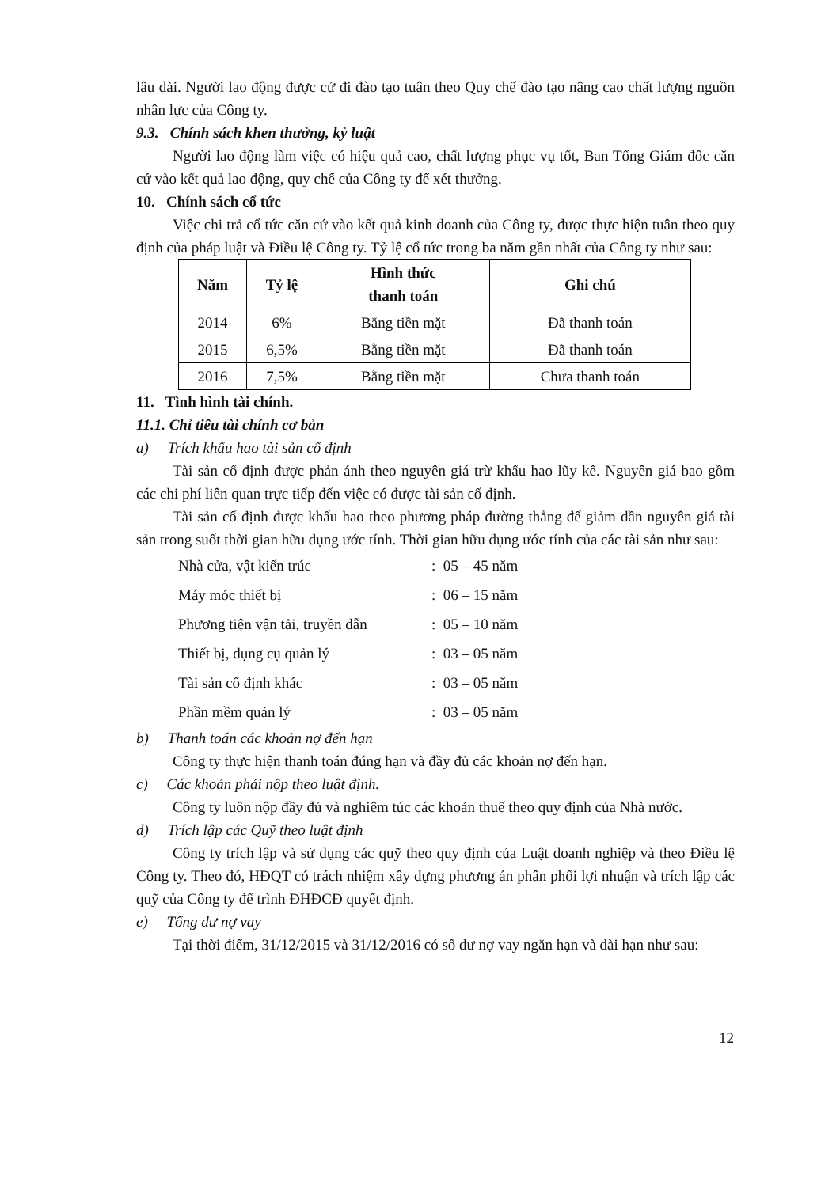lâu dài. Người lao động được cử đi đào tạo tuân theo Quy chế đào tạo nâng cao chất lượng nguồn nhân lực của Công ty.
9.3. Chính sách khen thưởng, kỷ luật
Người lao động làm việc có hiệu quả cao, chất lượng phục vụ tốt, Ban Tổng Giám đốc căn cứ vào kết quả lao động, quy chế của Công ty để xét thưởng.
10. Chính sách cổ tức
Việc chi trả cổ tức căn cứ vào kết quả kinh doanh của Công ty, được thực hiện tuân theo quy định của pháp luật và Điều lệ Công ty. Tỷ lệ cổ tức trong ba năm gần nhất của Công ty như sau:
| Năm | Tỷ lệ | Hình thức thanh toán | Ghi chú |
| --- | --- | --- | --- |
| 2014 | 6% | Bằng tiền mặt | Đã thanh toán |
| 2015 | 6,5% | Bằng tiền mặt | Đã thanh toán |
| 2016 | 7,5% | Bằng tiền mặt | Chưa thanh toán |
11. Tình hình tài chính.
11.1. Chỉ tiêu tài chính cơ bản
a) Trích khấu hao tài sản cố định
Tài sản cố định được phản ánh theo nguyên giá trừ khấu hao lũy kế. Nguyên giá bao gồm các chi phí liên quan trực tiếp đến việc có được tài sản cố định.
Tài sản cố định được khấu hao theo phương pháp đường thẳng để giảm dần nguyên giá tài sản trong suốt thời gian hữu dụng ước tính. Thời gian hữu dụng ước tính của các tài sản như sau:
Nhà cửa, vật kiến trúc: 05 – 45 năm
Máy móc thiết bị: 06 – 15 năm
Phương tiện vận tải, truyền dẫn: 05 – 10 năm
Thiết bị, dụng cụ quản lý: 03 – 05 năm
Tài sản cố định khác: 03 – 05 năm
Phần mềm quản lý: 03 – 05 năm
b) Thanh toán các khoản nợ đến hạn
Công ty thực hiện thanh toán đúng hạn và đầy đủ các khoản nợ đến hạn.
c) Các khoản phải nộp theo luật định.
Công ty luôn nộp đầy đủ và nghiêm túc các khoản thuế theo quy định của Nhà nước.
d) Trích lập các Quỹ theo luật định
Công ty trích lập và sử dụng các quỹ theo quy định của Luật doanh nghiệp và theo Điều lệ Công ty. Theo đó, HĐQT có trách nhiệm xây dựng phương án phân phối lợi nhuận và trích lập các quỹ của Công ty để trình ĐHĐCĐ quyết định.
e) Tổng dư nợ vay
Tại thời điểm, 31/12/2015 và 31/12/2016 có số dư nợ vay ngắn hạn và dài hạn như sau:
12